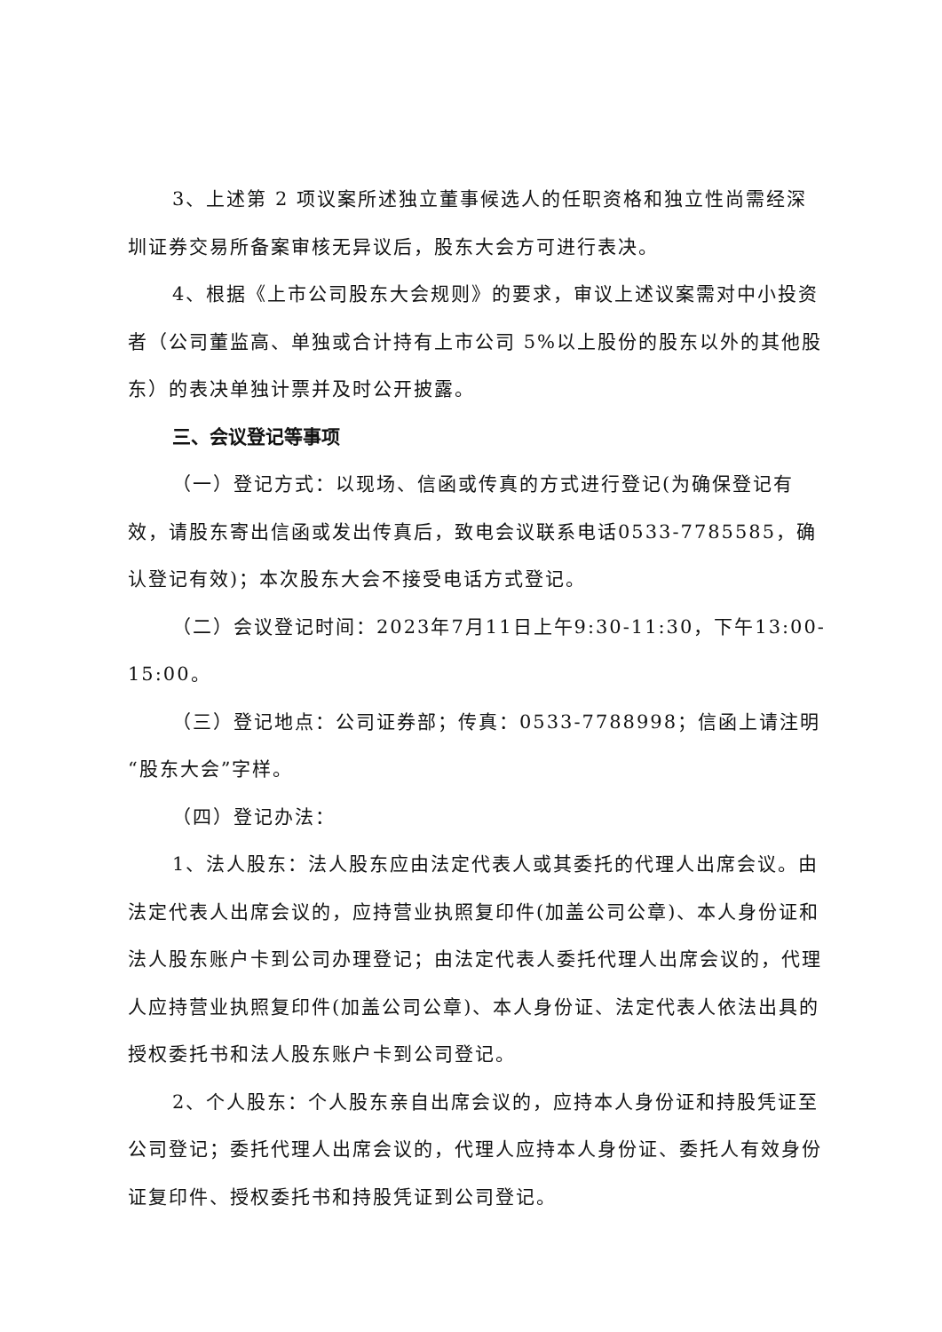3、上述第 2 项议案所述独立董事候选人的任职资格和独立性尚需经深圳证券交易所备案审核无异议后，股东大会方可进行表决。
4、根据《上市公司股东大会规则》的要求，审议上述议案需对中小投资者（公司董监高、单独或合计持有上市公司 5%以上股份的股东以外的其他股东）的表决单独计票并及时公开披露。
三、会议登记等事项
（一）登记方式：以现场、信函或传真的方式进行登记(为确保登记有效，请股东寄出信函或发出传真后，致电会议联系电话0533-7785585，确认登记有效)；本次股东大会不接受电话方式登记。
（二）会议登记时间：2023年7月11日上午9:30-11:30，下午13:00-15:00。
（三）登记地点：公司证券部；传真：0533-7788998；信函上请注明“股东大会”字样。
（四）登记办法：
1、法人股东：法人股东应由法定代表人或其委托的代理人出席会议。由法定代表人出席会议的，应持营业执照复印件(加盖公司公章)、本人身份证和法人股东账户卡到公司办理登记；由法定代表人委托代理人出席会议的，代理人应持营业执照复印件(加盖公司公章)、本人身份证、法定代表人依法出具的授权委托书和法人股东账户卡到公司登记。
2、个人股东：个人股东亲自出席会议的，应持本人身份证和持股凭证至公司登记；委托代理人出席会议的，代理人应持本人身份证、委托人有效身份证复印件、授权委托书和持股凭证到公司登记。